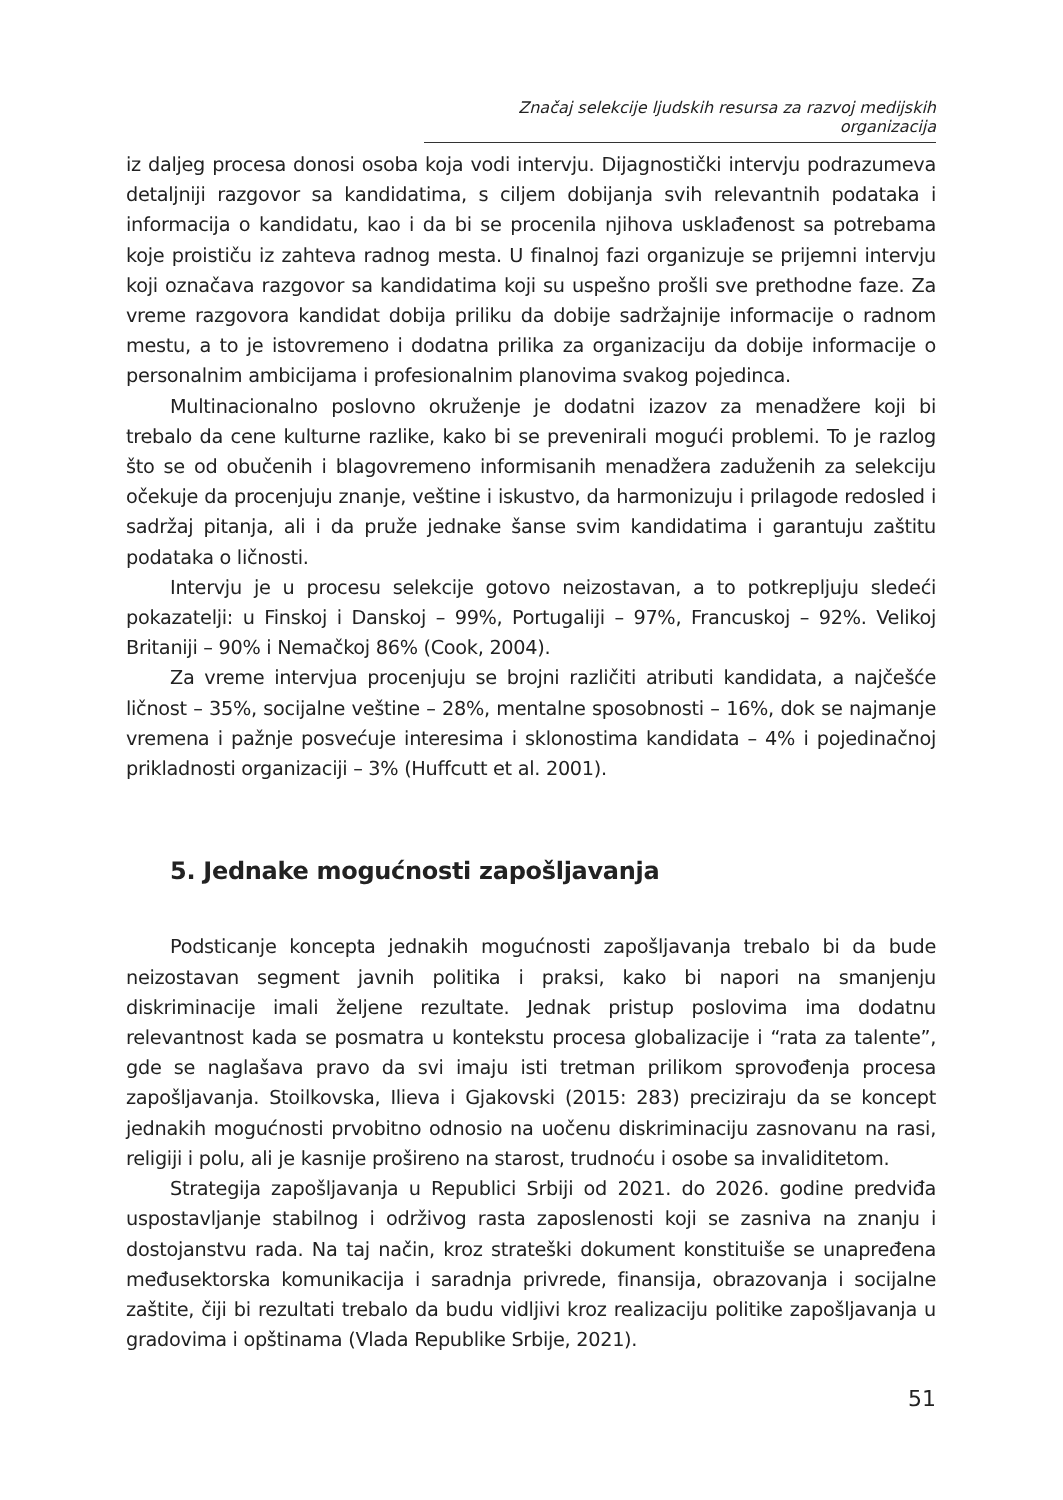Značaj selekcije ljudskih resursa za razvoj medijskih organizacija
iz daljeg procesa donosi osoba koja vodi intervju. Dijagnostički intervju podrazumeva detaljniji razgovor sa kandidatima, s ciljem dobijanja svih relevantnih podataka i informacija o kandidatu, kao i da bi se procenila njihova usklađenost sa potrebama koje proističu iz zahteva radnog mesta. U finalnoj fazi organizuje se prijemni intervju koji označava razgovor sa kandidatima koji su uspešno prošli sve prethodne faze. Za vreme razgovora kandidat dobija priliku da dobije sadržajnije informacije o radnom mestu, a to je istovremeno i dodatna prilika za organizaciju da dobije informacije o personalnim ambicijama i profesionalnim planovima svakog pojedinca.
Multinacionalno poslovno okruženje je dodatni izazov za menadžere koji bi trebalo da cene kulturne razlike, kako bi se prevenirali mogući problemi. To je razlog što se od obučenih i blagovremeno informisanih menadžera zaduženih za selekciju očekuje da procenjuju znanje, veštine i iskustvo, da harmonizuju i prilagode redosled i sadržaj pitanja, ali i da pruže jednake šanse svim kandidatima i garantuju zaštitu podataka o ličnosti.
Intervju je u procesu selekcije gotovo neizostavan, a to potkrepljuju sledeći pokazatelji: u Finskoj i Danskoj – 99%, Portugaliji – 97%, Francuskoj – 92%. Velikoj Britaniji – 90% i Nemačkoj 86% (Cook, 2004).
Za vreme intervjua procenjuju se brojni različiti atributi kandidata, a najčešće ličnost – 35%, socijalne veštine – 28%, mentalne sposobnosti – 16%, dok se najmanje vremena i pažnje posvećuje interesima i sklonostima kandidata – 4% i pojedinačnoj prikladnosti organizaciji – 3% (Huffcutt et al. 2001).
5. Jednake mogućnosti zapošljavanja
Podsticanje koncepta jednakih mogućnosti zapošljavanja trebalo bi da bude neizostavan segment javnih politika i praksi, kako bi napori na smanjenju diskriminacije imali željene rezultate. Jednak pristup poslovima ima dodatnu relevantnost kada se posmatra u kontekstu procesa globalizacije i “rata za talente”, gde se naglašava pravo da svi imaju isti tretman prilikom sprovođenja procesa zapošljavanja. Stoilkovska, Ilieva i Gjakovski (2015: 283) preciziraju da se koncept jednakih mogućnosti prvobitno odnosio na uočenu diskriminaciju zasnovanu na rasi, religiji i polu, ali je kasnije prošireno na starost, trudnoću i osobe sa invaliditetom.
Strategija zapošljavanja u Republici Srbiji od 2021. do 2026. godine predviđa uspostavljanje stabilnog i održivog rasta zaposlenosti koji se zasniva na znanju i dostojanstvu rada. Na taj način, kroz strateški dokument konstituiše se unapređena međusektorska komunikacija i saradnja privrede, finansija, obrazovanja i socijalne zaštite, čiji bi rezultati trebalo da budu vidljivi kroz realizaciju politike zapošljavanja u gradovima i opštinama (Vlada Republike Srbije, 2021).
51